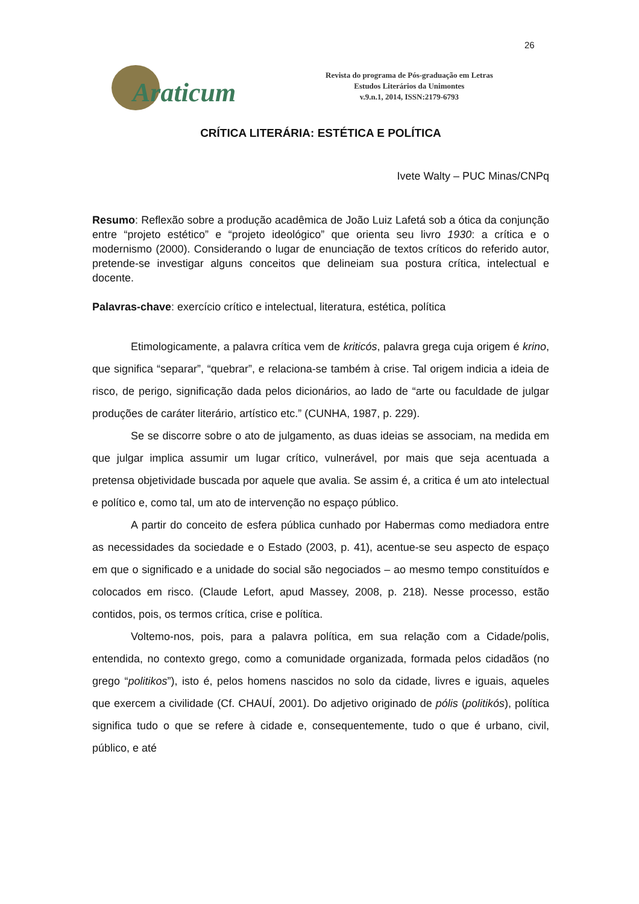26
Araticum
Revista do programa de Pós-graduação em Letras
Estudos Literários da Unimontes
v.9.n.1, 2014, ISSN:2179-6793
CRÍTICA LITERÁRIA: ESTÉTICA E POLÍTICA
Ivete Walty – PUC Minas/CNPq
Resumo: Reflexão sobre a produção acadêmica de João Luiz Lafetá sob a ótica da conjunção entre “projeto estético” e “projeto ideológico” que orienta seu livro 1930: a crítica e o modernismo (2000). Considerando o lugar de enunciação de textos críticos do referido autor, pretende-se investigar alguns conceitos que delineiam sua postura crítica, intelectual e docente.
Palavras-chave: exercício crítico e intelectual, literatura, estética, política
Etimologicamente, a palavra crítica vem de kriticós, palavra grega cuja origem é krino, que significa “separar”, “quebrar”, e relaciona-se também à crise. Tal origem indicia a ideia de risco, de perigo, significação dada pelos dicionários, ao lado de “arte ou faculdade de julgar produções de caráter literário, artístico etc.” (CUNHA, 1987, p. 229).
Se se discorre sobre o ato de julgamento, as duas ideias se associam, na medida em que julgar implica assumir um lugar crítico, vulnerável, por mais que seja acentuada a pretensa objetividade buscada por aquele que avalia. Se assim é, a critica é um ato intelectual e político e, como tal, um ato de intervenção no espaço público.
A partir do conceito de esfera pública cunhado por Habermas como mediadora entre as necessidades da sociedade e o Estado (2003, p. 41), acentue-se seu aspecto de espaço em que o significado e a unidade do social são negociados – ao mesmo tempo constituídos e colocados em risco. (Claude Lefort, apud Massey, 2008, p. 218). Nesse processo, estão contidos, pois, os termos crítica, crise e política.
Voltemo-nos, pois, para a palavra política, em sua relação com a Cidade/polis, entendida, no contexto grego, como a comunidade organizada, formada pelos cidadãos (no grego “politikos”), isto é, pelos homens nascidos no solo da cidade, livres e iguais, aqueles que exercem a civilidade (Cf. CHAUÍ, 2001). Do adjetivo originado de pólis (politikós), política significa tudo o que se refere à cidade e, consequentemente, tudo o que é urbano, civil, público, e até